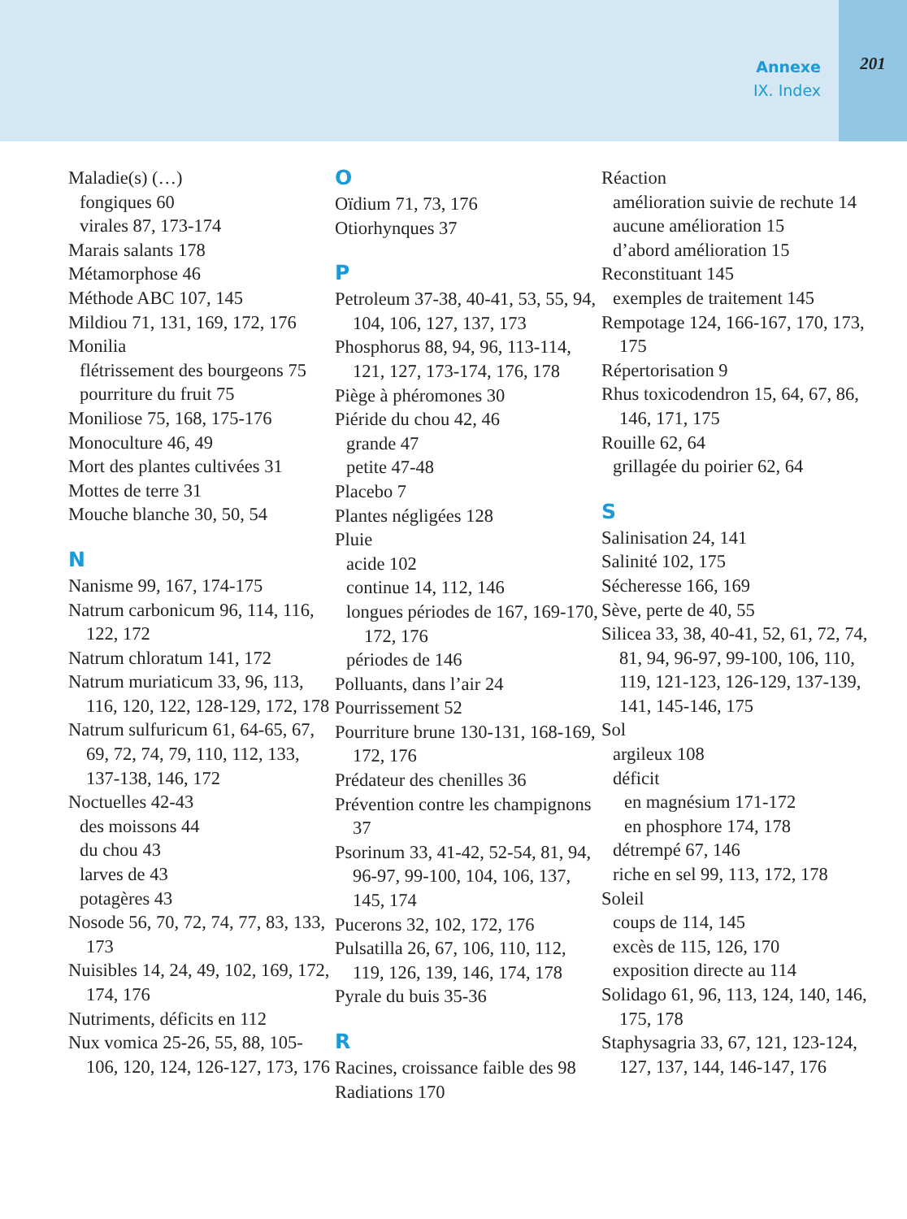Annexe
IX. Index
201
Maladie(s) (…)
fongiques 60
virales 87, 173-174
Marais salants 178
Métamorphose 46
Méthode ABC 107, 145
Mildiou 71, 131, 169, 172, 176
Monilia
flétrissement des bour­geons 75
pourriture du fruit 75
Moniliose 75, 168, 175-176
Monoculture 46, 49
Mort des plantes cultivées 31
Mottes de terre 31
Mouche blanche 30, 50, 54
N
Nanisme 99, 167, 174-175
Natrum carbonicum 96, 114, 116, 122, 172
Natrum chloratum 141, 172
Natrum muriaticum 33, 96, 113, 116, 120, 122, 128-129, 172, 178
Natrum sulfuricum 61, 64-65, 67, 69, 72, 74, 79, 110, 112, 133, 137-138, 146, 172
Noctuelles 42-43
des moissons 44
du chou 43
larves de 43
potagères 43
Nosode 56, 70, 72, 74, 77, 83, 133, 173
Nuisibles 14, 24, 49, 102, 169, 172, 174, 176
Nutriments, déficits en 112
Nux vomica 25-26, 55, 88, 105-106, 120, 124, 126-127, 173, 176
O
Oïdium 71, 73, 176
Otiorhynques 37
P
Petroleum 37-38, 40-41, 53, 55, 94, 104, 106, 127, 137, 173
Phosphorus 88, 94, 96, 113-114, 121, 127, 173-174, 176, 178
Piège à phéromones 30
Piéride du chou 42, 46
grande 47
petite 47-48
Placebo 7
Plantes négligées 128
Pluie
acide 102
continue 14, 112, 146
longues périodes de 167, 169-170, 172, 176
périodes de 146
Polluants, dans l’air 24
Pourrissement 52
Pourriture brune 130-131, 168-169, 172, 176
Prédateur des chenilles 36
Prévention contre les cham­pignons 37
Psorinum 33, 41-42, 52-54, 81, 94, 96-97, 99-100, 104, 106, 137, 145, 174
Pucerons 32, 102, 172, 176
Pulsatilla 26, 67, 106, 110, 112, 119, 126, 139, 146, 174, 178
Pyrale du buis 35-36
R
Racines, croissance faible des 98
Radiations 170
Réaction
amélioration suivie de rechute 14
aucune amélioration 15
d’abord amélioration 15
Reconstituant 145
exemples de traitement 145
Rempotage 124, 166-167, 170, 173, 175
Répertorisation 9
Rhus toxicodendron 15, 64, 67, 86, 146, 171, 175
Rouille 62, 64
grillagée du poirier 62, 64
S
Salinisation 24, 141
Salinité 102, 175
Sécheresse 166, 169
Sève, perte de 40, 55
Silicea 33, 38, 40-41, 52, 61, 72, 74, 81, 94, 96-97, 99-100, 106, 110, 119, 121-123, 126-129, 137-139, 141, 145-146, 175
Sol
argileux 108
déficit
en magnésium 171-172
en phosphore 174, 178
détrempé 67, 146
riche en sel 99, 113, 172, 178
Soleil
coups de 114, 145
excès de 115, 126, 170
exposition directe au 114
Solidago 61, 96, 113, 124, 140, 146, 175, 178
Staphysagria 33, 67, 121, 123-124, 127, 137, 144, 146-147, 176